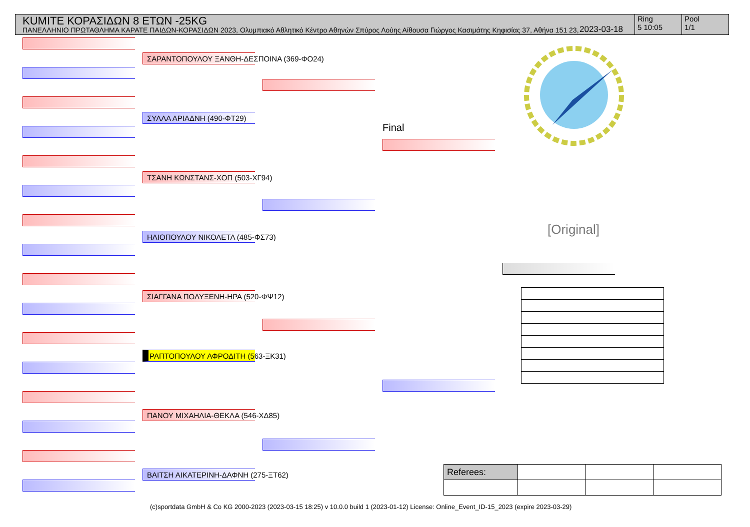KUMITE ΚΟΡΑΣΙΔΩΝ 8 ΕΤΩΝ -25KG
ΠΑΝΕΛΛΗΝΙΟ ΠΡΩΤΑΘΛΗΜΑ ΚΑΡΑΤΕ ΠΑΙΔΩΝ-ΚΟΡΑΣΙΔΩΝ 2023, Ολυμπιακό Αθλητικό Κέντρο Αθηνών Σπύρος Λούης Αίθουσα Γιώργος Κασιμάτης Κηφισίας 37, Αθήνα 151 23, ...
2023-03-18
Ring
5 10:05
Pool
1/1
ΣΑΡΑΝΤΟΠΟΥΛΟΥ ΞΑΝΘΗ-ΔΕΣΠΟΙΝΑ (369-ΦΟ24)
ΣΥΛΛΑ ΑΡΙΑΔΝΗ (490-ΦΤ29)
ΤΣΑΝΗ ΚΩΝΣΤΑΝΣ-ΧΟΠ (503-ΧΓ94)
ΗΛΙΟΠΟΥΛΟΥ ΝΙΚΟΛΕΤΑ (485-ΦΣ73)
ΣΙΑΓΓΑΝΑ ΠΟΛΥΞΕΝΗ-ΗΡΑ (520-ΦΨ12)
ΡΑΠΤΟΠΟΥΛΟΥ ΑΦΡΟΔΙΤΗ (563-ΞΚ31)
ΠΑΝΟΥ ΜΙΧΑΗΛΙΑ-ΘΕΚΛΑ (546-ΧΔ85)
ΒΑΙΤΣΗ ΑΙΚΑΤΕΡΙΝΗ-ΔΑΦΝΗ (275-ΞΤ62)
Final
[Original]
| Referees: | | | |
(c)sportdata GmbH & Co KG 2000-2023 (2023-03-15 18:25) v 10.0.0 build 1 (2023-01-12) License: Online_Event_ID-15_2023 (expire 2023-03-29)